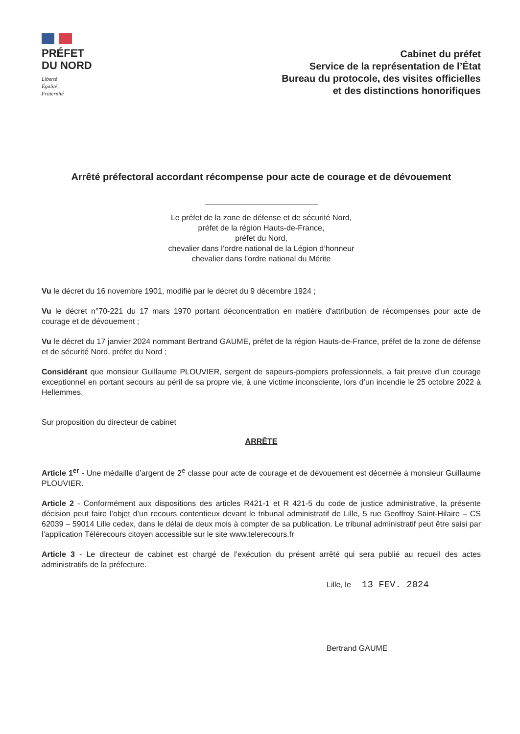PRÉFET
DU NORD
Liberté
Égalité
Fraternité
Cabinet du préfet
Service de la représentation de l’État
Bureau du protocole, des visites officielles
et des distinctions honorifiques
Arrêté préfectoral accordant récompense pour acte de courage et de dévouement
Le préfet de la zone de défense et de sécurité Nord,
préfet de la région Hauts-de-France,
préfet du Nord,
chevalier dans l’ordre national de la Légion d’honneur
chevalier dans l’ordre national du Mérite
Vu le décret du 16 novembre 1901, modifié par le décret du 9 décembre 1924 ;
Vu le décret n°70-221 du 17 mars 1970 portant déconcentration en matière d'attribution de récompenses pour acte de courage et de dévouement ;
Vu le décret du 17 janvier 2024 nommant Bertrand GAUME, préfet de la région Hauts-de-France, préfet de la zone de défense et de sécurité Nord, préfet du Nord ;
Considérant que monsieur Guillaume PLOUVIER, sergent de sapeurs-pompiers professionnels, a fait preuve d’un courage exceptionnel en portant secours au péril de sa propre vie, à une victime inconsciente, lors d’un incendie le 25 octobre 2022 à Hellemmes.
Sur proposition du directeur de cabinet
ARRÊTE
Article 1<sup>er</sup> - Une médaille d’argent de 2<sup>e</sup> classe pour acte de courage et de dévouement est décernée à monsieur Guillaume PLOUVIER.
Article 2 - Conformément aux dispositions des articles R421-1 et R 421-5 du code de justice administrative, la présente décision peut faire l’objet d’un recours contentieux devant le tribunal administratif de Lille, 5 rue Geoffroy Saint-Hilaire – CS 62039 – 59014 Lille cedex, dans le délai de deux mois à compter de sa publication. Le tribunal administratif peut être saisi par l’application Télérecours citoyen accessible sur le site www.telerecours.fr
Article 3 - Le directeur de cabinet est chargé de l’exécution du présent arrêté qui sera publié au recueil des actes administratifs de la préfecture.
Lille, le 13 FEV. 2024
Bertrand GAUME